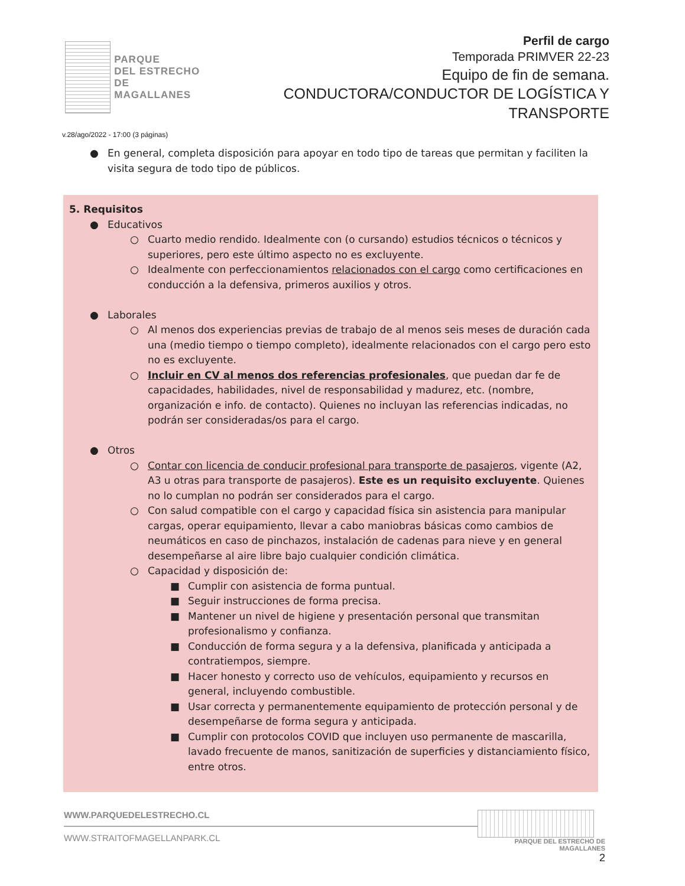PARQUE
DEL ESTRECHO
DE MAGALLANES
Perfil de cargo
Temporada PRIMVER 22-23
Equipo de fin de semana.
CONDUCTORA/CONDUCTOR DE LOGÍSTICA Y TRANSPORTE
v.28/ago/2022 - 17:00 (3 páginas)
● En general, completa disposición para apoyar en todo tipo de tareas que permitan y faciliten la visita segura de todo tipo de públicos.
5. Requisitos
● Educativos
○ Cuarto medio rendido. Idealmente con (o cursando) estudios técnicos o técnicos y superiores, pero este último aspecto no es excluyente.
○ Idealmente con perfeccionamientos relacionados con el cargo como certificaciones en conducción a la defensiva, primeros auxilios y otros.
● Laborales
○ Al menos dos experiencias previas de trabajo de al menos seis meses de duración cada una (medio tiempo o tiempo completo), idealmente relacionados con el cargo pero esto no es excluyente.
○ Incluir en CV al menos dos referencias profesionales, que puedan dar fe de capacidades, habilidades, nivel de responsabilidad y madurez, etc. (nombre, organización e info. de contacto). Quienes no incluyan las referencias indicadas, no podrán ser consideradas/os para el cargo.
● Otros
○ Contar con licencia de conducir profesional para transporte de pasajeros, vigente (A2, A3 u otras para transporte de pasajeros). Este es un requisito excluyente. Quienes no lo cumplan no podrán ser considerados para el cargo.
○ Con salud compatible con el cargo y capacidad física sin asistencia para manipular cargas, operar equipamiento, llevar a cabo maniobras básicas como cambios de neumáticos en caso de pinchazos, instalación de cadenas para nieve y en general desempeñarse al aire libre bajo cualquier condición climática.
○ Capacidad y disposición de:
■ Cumplir con asistencia de forma puntual.
■ Seguir instrucciones de forma precisa.
■ Mantener un nivel de higiene y presentación personal que transmitan profesionalismo y confianza.
■ Conducción de forma segura y a la defensiva, planificada y anticipada a contratiempos, siempre.
■ Hacer honesto y correcto uso de vehículos, equipamiento y recursos en general, incluyendo combustible.
■ Usar correcta y permanentemente equipamiento de protección personal y de desempeñarse de forma segura y anticipada.
■ Cumplir con protocolos COVID que incluyen uso permanente de mascarilla, lavado frecuente de manos, sanitización de superficies y distanciamiento físico, entre otros.
WWW.PARQUEDELESTRECHO.CL
WWW.STRAITOFMAGELLANPARK.CL
PARQUE DEL ESTRECHO DE MAGALLANES
2